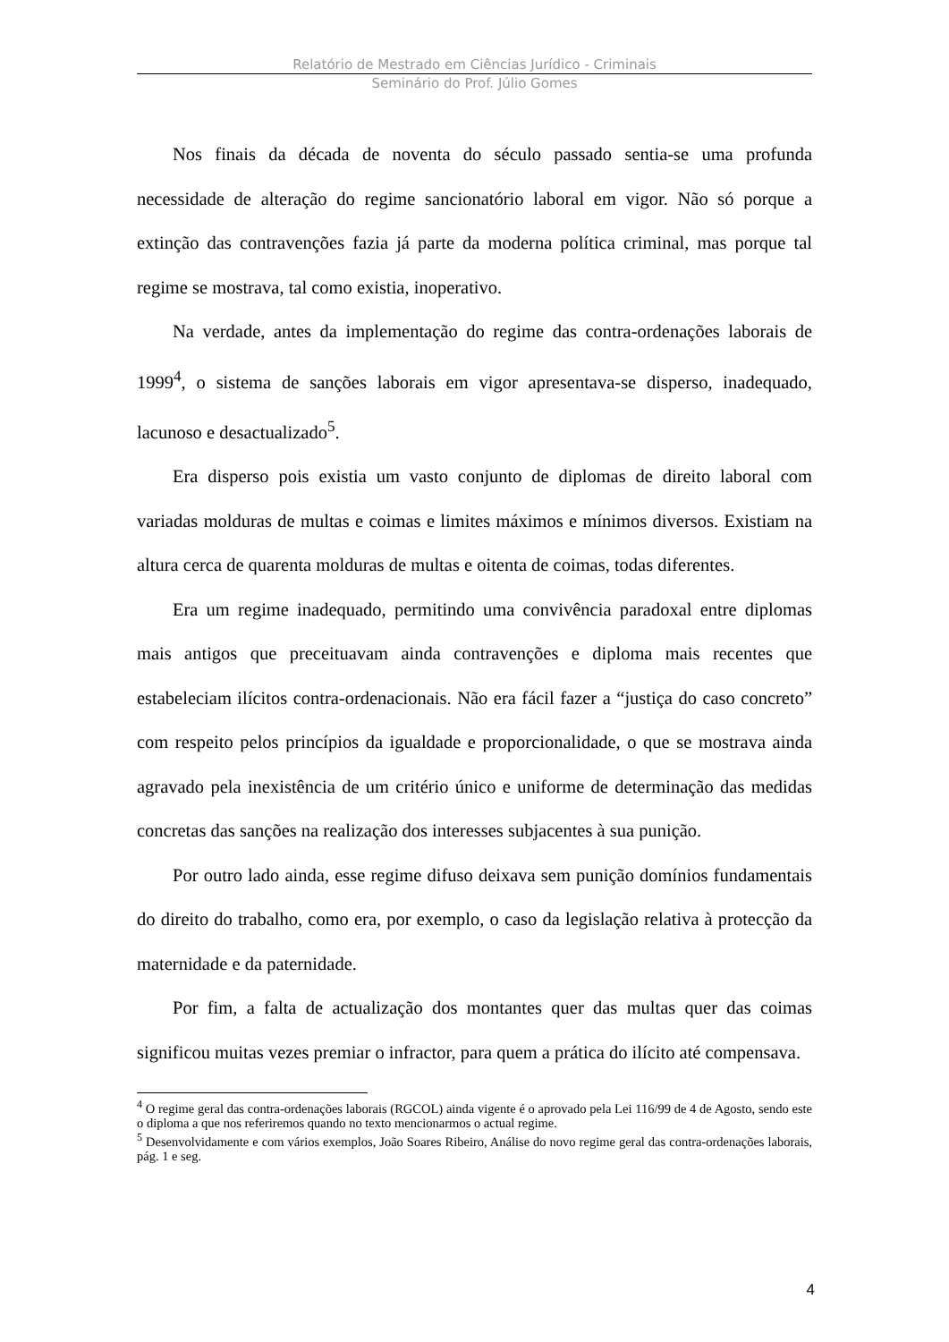Relatório de Mestrado em Ciências Jurídico - Criminais
Seminário do Prof. Júlio Gomes
Nos finais da década de noventa do século passado sentia-se uma profunda necessidade de alteração do regime sancionatório laboral em vigor. Não só porque a extinção das contravenções fazia já parte da moderna política criminal, mas porque tal regime se mostrava, tal como existia, inoperativo.
Na verdade, antes da implementação do regime das contra-ordenações laborais de 1999<sup>4</sup>, o sistema de sanções laborais em vigor apresentava-se disperso, inadequado, lacunoso e desactualizado<sup>5</sup>.
Era disperso pois existia um vasto conjunto de diplomas de direito laboral com variadas molduras de multas e coimas e limites máximos e mínimos diversos. Existiam na altura cerca de quarenta molduras de multas e oitenta de coimas, todas diferentes.
Era um regime inadequado, permitindo uma convivência paradoxal entre diplomas mais antigos que preceituavam ainda contravenções e diploma mais recentes que estabeleciam ilícitos contra-ordenacionais. Não era fácil fazer a “justiça do caso concreto” com respeito pelos princípios da igualdade e proporcionalidade, o que se mostrava ainda agravado pela inexistência de um critério único e uniforme de determinação das medidas concretas das sanções na realização dos interesses subjacentes à sua punição.
Por outro lado ainda, esse regime difuso deixava sem punição domínios fundamentais do direito do trabalho, como era, por exemplo, o caso da legislação relativa à protecção da maternidade e da paternidade.
Por fim, a falta de actualização dos montantes quer das multas quer das coimas significou muitas vezes premiar o infractor, para quem a prática do ilícito até compensava.
<sup>4</sup> O regime geral das contra-ordenações laborais (RGCOL) ainda vigente é o aprovado pela Lei 116/99 de 4 de Agosto, sendo este o diploma a que nos referiremos quando no texto mencionarmos o actual regime.
<sup>5</sup> Desenvolvidamente e com vários exemplos, João Soares Ribeiro, Análise do novo regime geral das contra-ordenações laborais, pág. 1 e seg.
4